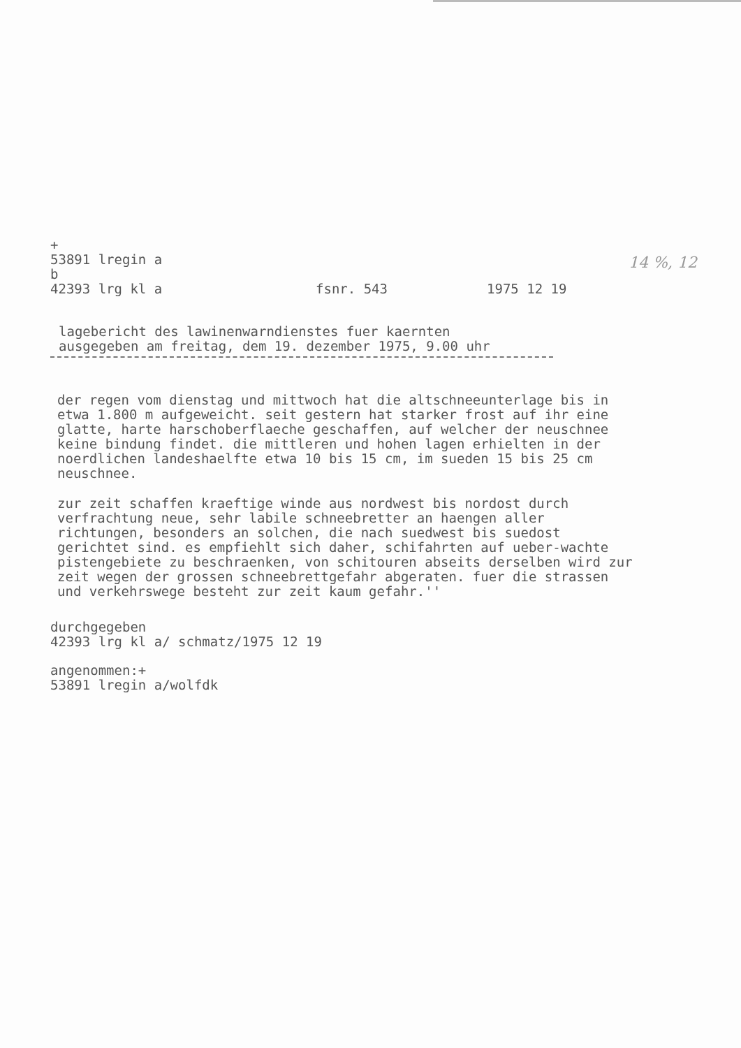14 %, 12
+
53891 lregin a
b
42393 lrg kl a fsnr. 543 1975 12 19
lagebericht des lawinenwarndienstes fuer kaernten
ausgegeben am freitag, dem 19. dezember 1975, 9.00 uhr
der regen vom dienstag und mittwoch hat die altschneeunterlage bis in etwa 1.800 m aufgeweicht. seit gestern hat starker frost auf ihr eine glatte, harte harschoberflaeche geschaffen, auf welcher der neuschnee keine bindung findet. die mittleren und hohen lagen erhielten in der noerdlichen landeshaelfte etwa 10 bis 15 cm, im sueden 15 bis 25 cm neuschnee.
zur zeit schaffen kraeftige winde aus nordwest bis nordost durch verfrachtung neue, sehr labile schneebretter an haengen aller richtungen, besonders an solchen, die nach suedwest bis suedost gerichtet sind. es empfiehlt sich daher, schifahrten auf ueber-wachte pistengebiete zu beschraenken, von schitouren abseits derselben wird zur zeit wegen der grossen schneebrettgefahr abgeraten. fuer die strassen und verkehrswege besteht zur zeit kaum gefahr.''
durchgegeben
42393 lrg kl a/ schmatz/1975 12 19
angenommen:+
53891 lregin a/wolfdk